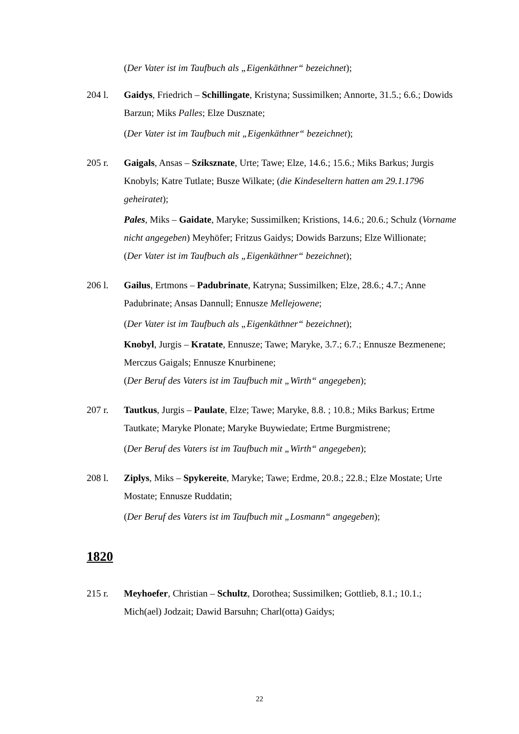(Der Vater ist im Taufbuch als „Eigenkäthner“ bezeichnet);
204 l. Gaidys, Friedrich – Schillingate, Kristyna; Sussimilken; Annorte, 31.5.; 6.6.; Dowids Barzun; Miks Palles; Elze Dusznate;
(Der Vater ist im Taufbuch mit „Eigenkäthner“ bezeichnet);
205 r. Gaigals, Ansas – Sziksznate, Urte; Tawe; Elze, 14.6.; 15.6.; Miks Barkus; Jurgis Knobyls; Katre Tutlate; Busze Wilkate; (die Kindeseltern hatten am 29.1.1796 geheiratet);
Pales, Miks – Gaidate, Maryke; Sussimilken; Kristions, 14.6.; 20.6.; Schulz (Vorname nicht angegeben) Meyhöfer; Fritzus Gaidys; Dowids Barzuns; Elze Willionate;
(Der Vater ist im Taufbuch als „Eigenkäthner“ bezeichnet);
206 l. Gailus, Ertmons – Padubrinate, Katryna; Sussimilken; Elze, 28.6.; 4.7.; Anne Padubrinate; Ansas Dannull; Ennusze Mellejowene;
(Der Vater ist im Taufbuch als „Eigenkäthner“ bezeichnet);
Knobyl, Jurgis – Kratate, Ennusze; Tawe; Maryke, 3.7.; 6.7.; Ennusze Bezmenene; Merczus Gaigals; Ennusze Knurbinene;
(Der Beruf des Vaters ist im Taufbuch mit „Wirth“ angegeben);
207 r. Tautkus, Jurgis – Paulate, Elze; Tawe; Maryke, 8.8. ; 10.8.; Miks Barkus; Ertme Tautkate; Maryke Plonate; Maryke Buywiedate; Ertme Burgmistrene;
(Der Beruf des Vaters ist im Taufbuch mit „Wirth“ angegeben);
208 l. Ziplys, Miks – Spykereite, Maryke; Tawe; Erdme, 20.8.; 22.8.; Elze Mostate; Urte Mostate; Ennusze Ruddatin;
(Der Beruf des Vaters ist im Taufbuch mit „Losmann“ angegeben);
1820
215 r. Meyhoefer, Christian – Schultz, Dorothea; Sussimilken; Gottlieb, 8.1.; 10.1.; Mich(ael) Jodzait; Dawid Barsuhn; Charl(otta) Gaidys;
22